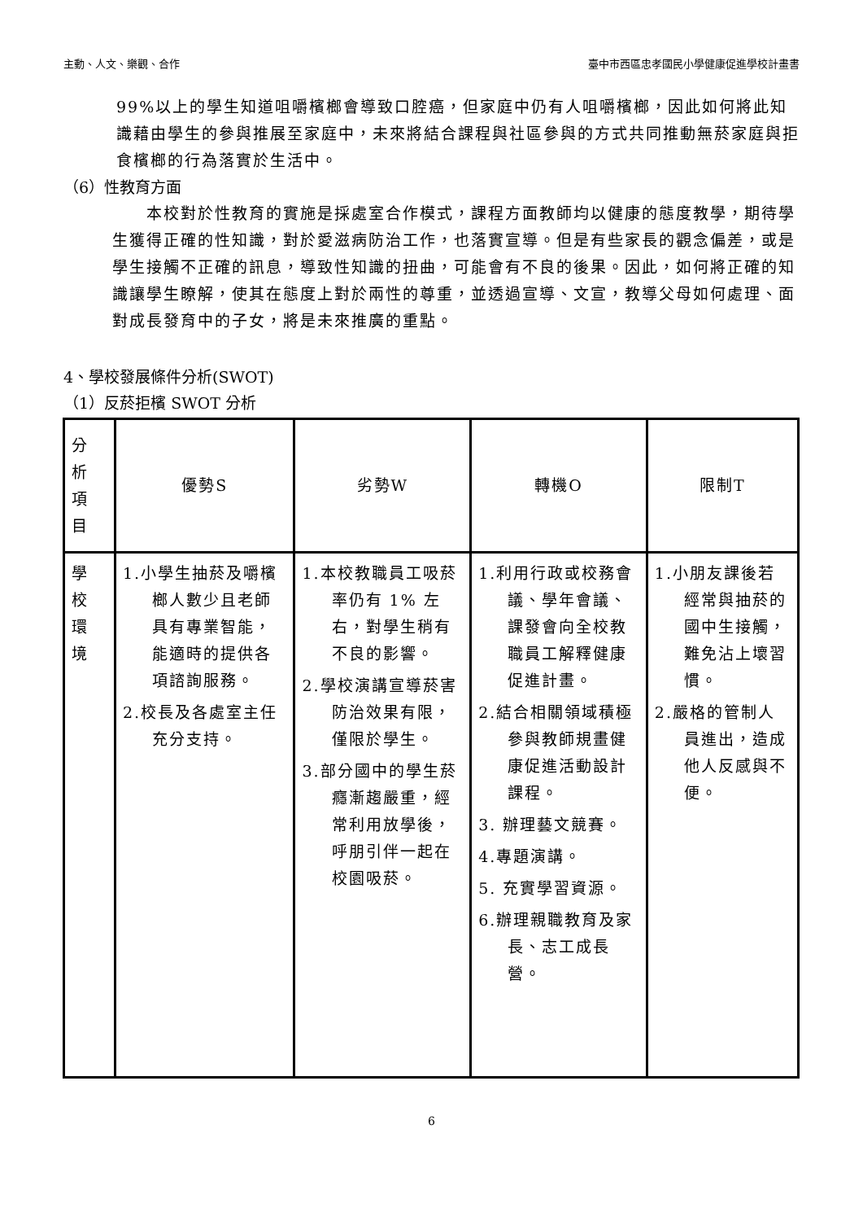主動、人文、樂觀、合作 臺中市西區忠孝國民小學健康促進學校計畫書
99%以上的學生知道咀嚼檳榔會導致口腔癌，但家庭中仍有人咀嚼檳榔，因此如何將此知識藉由學生的參與推展至家庭中，未來將結合課程與社區參與的方式共同推動無菸家庭與拒食檳榔的行為落實於生活中。
（6）性教育方面
　　本校對於性教育的實施是採處室合作模式，課程方面教師均以健康的態度教學，期待學生獲得正確的性知識，對於愛滋病防治工作，也落實宣導。但是有些家長的觀念偏差，或是學生接觸不正確的訊息，導致性知識的扭曲，可能會有不良的後果。因此，如何將正確的知識讓學生瞭解，使其在態度上對於兩性的尊重，並透過宣導、文宣，教導父母如何處理、面對成長發育中的子女，將是未來推廣的重點。
4、學校發展條件分析(SWOT)
（1）反菸拒檳 SWOT 分析
| 分 析 項 目 | 優勢S | 劣勢W | 轉機O | 限制T |
| 學 校 環 境 | 1.小學生抽菸及嚼檳榔人數少且老師具有專業智能，能適時的提供各項諮詢服務。 2.校長及各處室主任充分支持。 | 1.本校教職員工吸菸率仍有 1% 左右，對學生稍有不良的影響。 2.學校演講宣導菸害防治效果有限，僅限於學生。 3.部分國中的學生菸癮漸趨嚴重，經常利用放學後，呼朋引伴一起在校園吸菸。 | 1.利用行政或校務會議、學年會議、課發會向全校教職員工解釋健康促進計畫。 2.結合相關領域積極參與教師規畫健康促進活動設計課程。 3. 辦理藝文競賽。 4.專題演講。 5. 充實學習資源。 6.辦理親職教育及家長、志工成長營。 | 1.小朋友課後若經常與抽菸的國中生接觸，難免沾上壞習慣。 2.嚴格的管制人員進出，造成他人反感與不便。 |
6